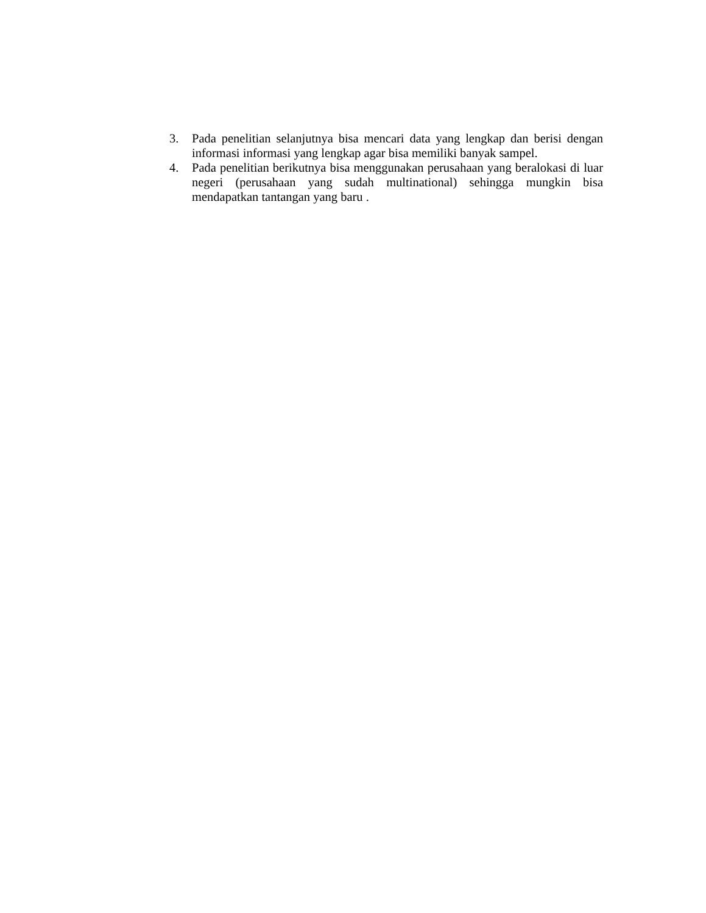3. Pada penelitian selanjutnya bisa mencari data yang lengkap dan berisi dengan informasi informasi yang lengkap agar bisa memiliki banyak sampel.
4. Pada penelitian berikutnya bisa menggunakan perusahaan yang beralokasi di luar negeri (perusahaan yang sudah multinational) sehingga mungkin bisa mendapatkan tantangan yang baru .